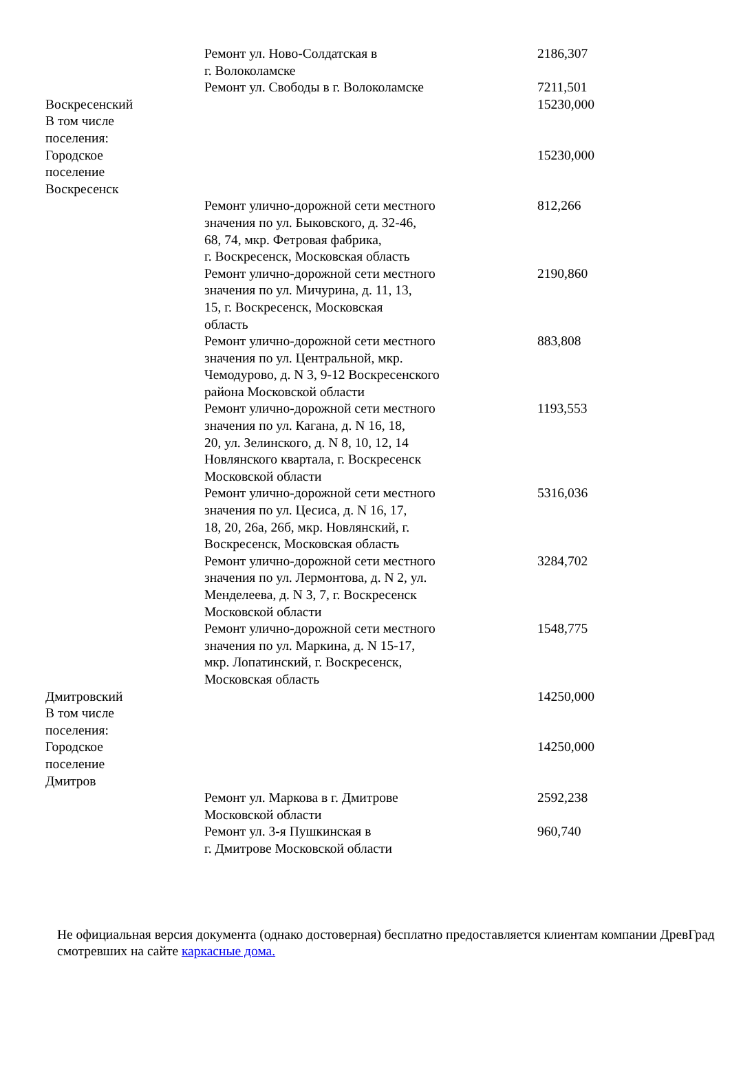| | Ремонт ул. Ново-Солдатская в г. Волоколамске | 2186,307 |
| | Ремонт ул. Свободы в г. Волоколамске | 7211,501 |
| Воскресенский | | 15230,000 |
| В том числе поселения: | | |
| Городское поселение Воскресенск | | 15230,000 |
| | Ремонт улично-дорожной сети местного значения по ул. Быковского, д. 32-46, 68, 74, мкр. Фетровая фабрика, г. Воскресенск, Московская область | 812,266 |
| | Ремонт улично-дорожной сети местного значения по ул. Мичурина, д. 11, 13, 15, г. Воскресенск, Московская область | 2190,860 |
| | Ремонт улично-дорожной сети местного значения по ул. Центральной, мкр. Чемодурово, д. N 3, 9-12 Воскресенского района Московской области | 883,808 |
| | Ремонт улично-дорожной сети местного значения по ул. Кагана, д. N 16, 18, 20, ул. Зелинского, д. N 8, 10, 12, 14 Новлянского квартала, г. Воскресенск Московской области | 1193,553 |
| | Ремонт улично-дорожной сети местного значения по ул. Цесиса, д. N 16, 17, 18, 20, 26а, 26б, мкр. Новлянский, г. Воскресенск, Московская область | 5316,036 |
| | Ремонт улично-дорожной сети местного значения по ул. Лермонтова, д. N 2, ул. Менделеева, д. N 3, 7, г. Воскресенск Московской области | 3284,702 |
| | Ремонт улично-дорожной сети местного значения по ул. Маркина, д. N 15-17, мкр. Лопатинский, г. Воскресенск, Московская область | 1548,775 |
| Дмитровский | | 14250,000 |
| В том числе поселения: | | |
| Городское поселение Дмитров | | 14250,000 |
| | Ремонт ул. Маркова в г. Дмитрове Московской области | 2592,238 |
| | Ремонт ул. 3-я Пушкинская в г. Дмитрове Московской области | 960,740 |
Не официальная версия документа (однако достоверная) бесплатно предоставляется клиентам компании ДревГрад смотревших на сайте каркасные дома.